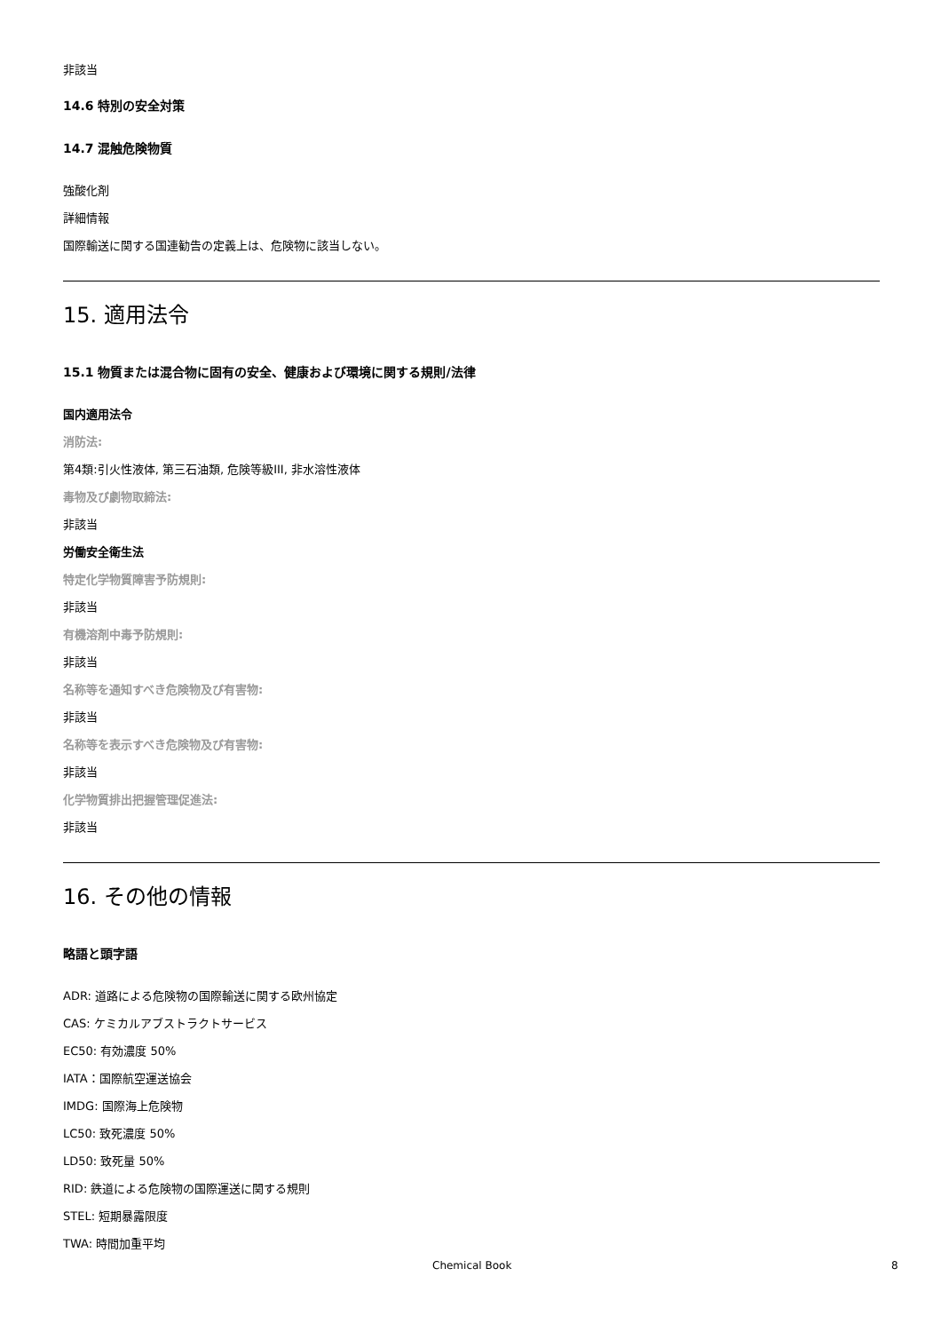非該当
14.6 特別の安全対策
14.7 混触危険物質
強酸化剤
詳細情報
国際輸送に関する国連勧告の定義上は、危険物に該当しない。
15. 適用法令
15.1 物質または混合物に固有の安全、健康および環境に関する規則/法律
国内適用法令
消防法:
第4類:引火性液体, 第三石油類, 危険等級III, 非水溶性液体
毒物及び劇物取締法:
非該当
労働安全衛生法
特定化学物質障害予防規則:
非該当
有機溶剤中毒予防規則:
非該当
名称等を通知すべき危険物及び有害物:
非該当
名称等を表示すべき危険物及び有害物:
非該当
化学物質排出把握管理促進法:
非該当
16. その他の情報
略語と頭字語
ADR: 道路による危険物の国際輸送に関する欧州協定
CAS: ケミカルアブストラクトサービス
EC50: 有効濃度 50%
IATA：国際航空運送協会
IMDG: 国際海上危険物
LC50: 致死濃度 50%
LD50: 致死量 50%
RID: 鉄道による危険物の国際運送に関する規則
STEL: 短期暴露限度
TWA: 時間加重平均
Chemical Book 8